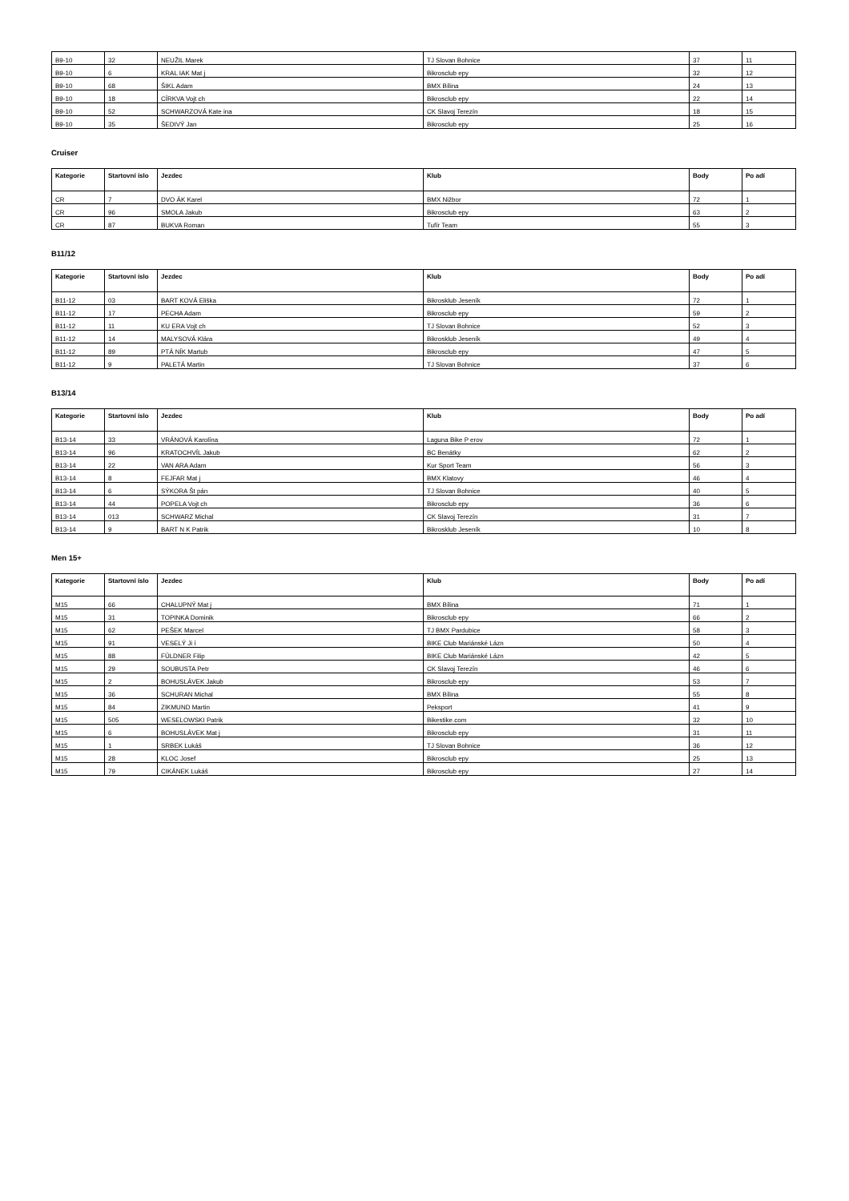| B9-10 | 32 | NEUŽIL Marek | TJ Slovan Bohnice | 37 | 11 |
| B9-10 | 6 | KRAL IAK Mat j | Bikrosclub epy | 32 | 12 |
| B9-10 | 68 | ŠIKL Adam | BMX Bílina | 24 | 13 |
| B9-10 | 18 | CÍRKVA Vojt ch | Bikrosclub epy | 22 | 14 |
| B9-10 | 52 | SCHWARZOVÁ Kate ina | CK Slavoj Terezín | 18 | 15 |
| B9-10 | 35 | ŠEDIVÝ Jan | Bikrosclub epy | 25 | 16 |
Cruiser
| Kategorie | Startovní íslo | Jezdec | Klub | Body | Po adí |
| --- | --- | --- | --- | --- | --- |
| CR | 7 | DVO ÁK Karel | BMX Nižbor | 72 | 1 |
| CR | 96 | SMOLA Jakub | Bikrosclub epy | 63 | 2 |
| CR | 87 | BUKVA Roman | Tufír Team | 55 | 3 |
B11/12
| Kategorie | Startovní íslo | Jezdec | Klub | Body | Po adí |
| --- | --- | --- | --- | --- | --- |
| B11-12 | 03 | BART KOVÁ Eliška | Bikrosklub Jeseník | 72 | 1 |
| B11-12 | 17 | PECHA Adam | Bikrosclub epy | 59 | 2 |
| B11-12 | 11 | KU ERA Vojt ch | TJ Slovan Bohnice | 52 | 3 |
| B11-12 | 14 | MALYSOVÁ Klára | Bikrosklub Jeseník | 49 | 4 |
| B11-12 | 89 | PTÁ NÍK Martub | Bikrosclub epy | 47 | 5 |
| B11-12 | 9 | PALETÁ Martin | TJ Slovan Bohnice | 37 | 6 |
B13/14
| Kategorie | Startovní íslo | Jezdec | Klub | Body | Po adí |
| --- | --- | --- | --- | --- | --- |
| B13-14 | 33 | VRÁNOVÁ Karolína | Laguna Bike P erov | 72 | 1 |
| B13-14 | 96 | KRATOCHVÍL Jakub | BC Benátky | 62 | 2 |
| B13-14 | 22 | VAN ARA Adam | Kur Sport Team | 56 | 3 |
| B13-14 | 8 | FEJFAR Mat j | BMX Klatovy | 46 | 4 |
| B13-14 | 6 | SÝKORA Št pán | TJ Slovan Bohnice | 40 | 5 |
| B13-14 | 44 | POPELA Vojt ch | Bikrosclub epy | 36 | 6 |
| B13-14 | 013 | SCHWARZ Michal | CK Slavoj Terezín | 31 | 7 |
| B13-14 | 9 | BART N K Patrik | Bikrosklub Jeseník | 10 | 8 |
Men 15+
| Kategorie | Startovní íslo | Jezdec | Klub | Body | Po adí |
| --- | --- | --- | --- | --- | --- |
| M15 | 66 | CHALUPNÝ Mat j | BMX Bílina | 71 | 1 |
| M15 | 31 | TOPINKA Dominik | Bikrosclub epy | 66 | 2 |
| M15 | 62 | PEŠEK Marcel | TJ BMX Pardubice | 58 | 3 |
| M15 | 91 | VESELÝ Ji í | BIKE Club Mariánské Lázn | 50 | 4 |
| M15 | 88 | FÜLDNER Filip | BIKE Club Mariánské Lázn | 42 | 5 |
| M15 | 29 | SOUBUSTA Petr | CK Slavoj Terezín | 46 | 6 |
| M15 | 2 | BOHUSLÁVEK Jakub | Bikrosclub epy | 53 | 7 |
| M15 | 36 | SCHURAN Michal | BMX Bílina | 55 | 8 |
| M15 | 84 | ZIKMUND Martin | Peksport | 41 | 9 |
| M15 | 505 | WESELOWSKI Patrik | Bikestike.com | 32 | 10 |
| M15 | 6 | BOHUSLÁVEK Mat j | Bikrosclub epy | 31 | 11 |
| M15 | 1 | SRBEK Lukáš | TJ Slovan Bohnice | 36 | 12 |
| M15 | 28 | KLOC Josef | Bikrosclub epy | 25 | 13 |
| M15 | 79 | CIKÁNEK Lukáš | Bikrosclub epy | 27 | 14 |